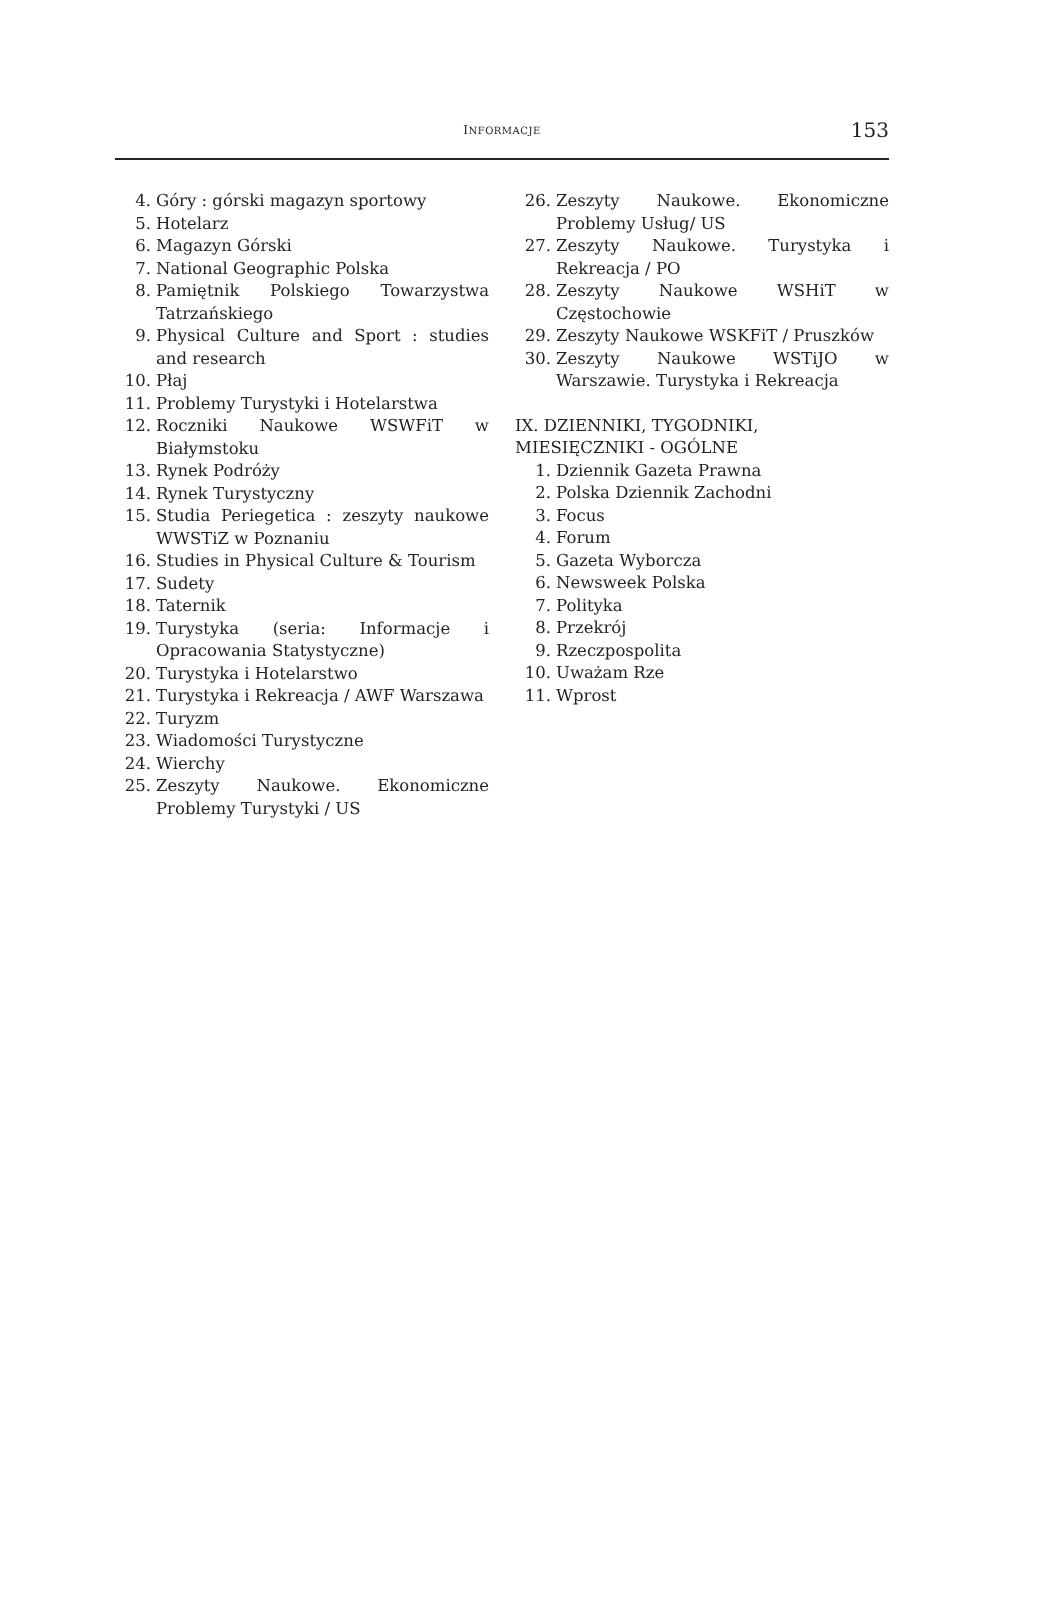INFORMACJE 153
4. Góry : górski magazyn sportowy
5. Hotelarz
6. Magazyn Górski
7. National Geographic Polska
8. Pamiętnik Polskiego Towarzystwa Tatrzańskiego
9. Physical Culture and Sport : studies and research
10. Płaj
11. Problemy Turystyki i Hotelarstwa
12. Roczniki Naukowe WSWFiT w Białymstoku
13. Rynek Podróży
14. Rynek Turystyczny
15. Studia Periegetica : zeszyty naukowe WWSTiZ w Poznaniu
16. Studies in Physical Culture & Tourism
17. Sudety
18. Taternik
19. Turystyka (seria: Informacje i Opracowania Statystyczne)
20. Turystyka i Hotelarstwo
21. Turystyka i Rekreacja / AWF Warszawa
22. Turyzm
23. Wiadomości Turystyczne
24. Wierchy
25. Zeszyty Naukowe. Ekonomiczne Problemy Turystyki / US
26. Zeszyty Naukowe. Ekonomiczne Problemy Usług/ US
27. Zeszyty Naukowe. Turystyka i Rekreacja / PO
28. Zeszyty Naukowe WSHiT w Częstochowie
29. Zeszyty Naukowe WSKFiT / Pruszków
30. Zeszyty Naukowe WSTiJO w Warszawie. Turystyka i Rekreacja
IX. DZIENNIKI, TYGODNIKI, MIESIĘCZNIKI - OGÓLNE
1. Dziennik Gazeta Prawna
2. Polska Dziennik Zachodni
3. Focus
4. Forum
5. Gazeta Wyborcza
6. Newsweek Polska
7. Polityka
8. Przekrój
9. Rzeczpospolita
10. Uważam Rze
11. Wprost